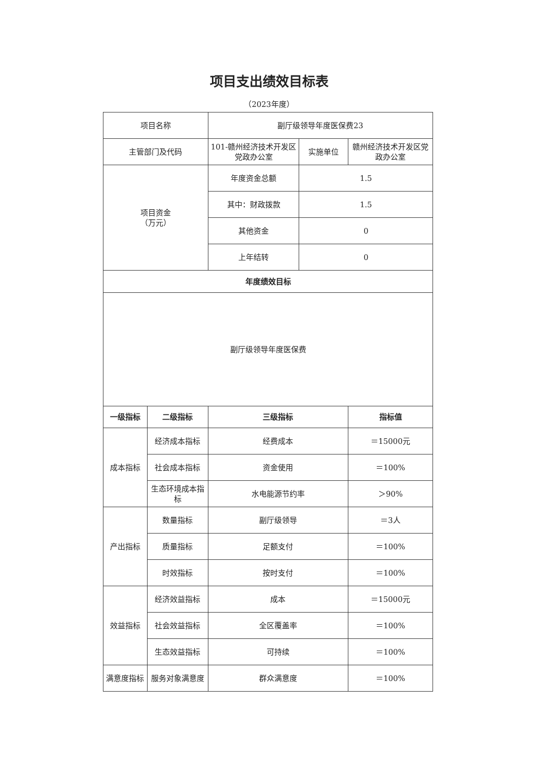项目支出绩效目标表
（2023年度）
| 项目名称 | | 副厅级领导年度医保费23 | | |
| 主管部门及代码 | | 101-赣州经济技术开发区党政办公室 | 实施单位 | 赣州经济技术开发区党政办公室 |
| 项目资金 （万元） | | 年度资金总额 | 1.5 | |
| | | 其中：财政拨款 | 1.5 | |
| | | 其他资金 | 0 | |
| | | 上年结转 | 0 | |
| 年度绩效目标 | | | | |
| 副厅级领导年度医保费 | | | | |
| 一级指标 | 二级指标 | 三级指标 | | 指标值 |
| 成本指标 | 经济成本指标 | 经费成本 | | ＝15000元 |
| | 社会成本指标 | 资金使用 | | ＝100% |
| | 生态环境成本指标 | 水电能源节约率 | | ＞90% |
| 产出指标 | 数量指标 | 副厅级领导 | | ＝3人 |
| | 质量指标 | 足额支付 | | ＝100% |
| | 时效指标 | 按时支付 | | ＝100% |
| 效益指标 | 经济效益指标 | 成本 | | ＝15000元 |
| | 社会效益指标 | 全区覆盖率 | | ＝100% |
| | 生态效益指标 | 可持续 | | ＝100% |
| 满意度指标 | 服务对象满意度 | 群众满意度 | | ＝100% |